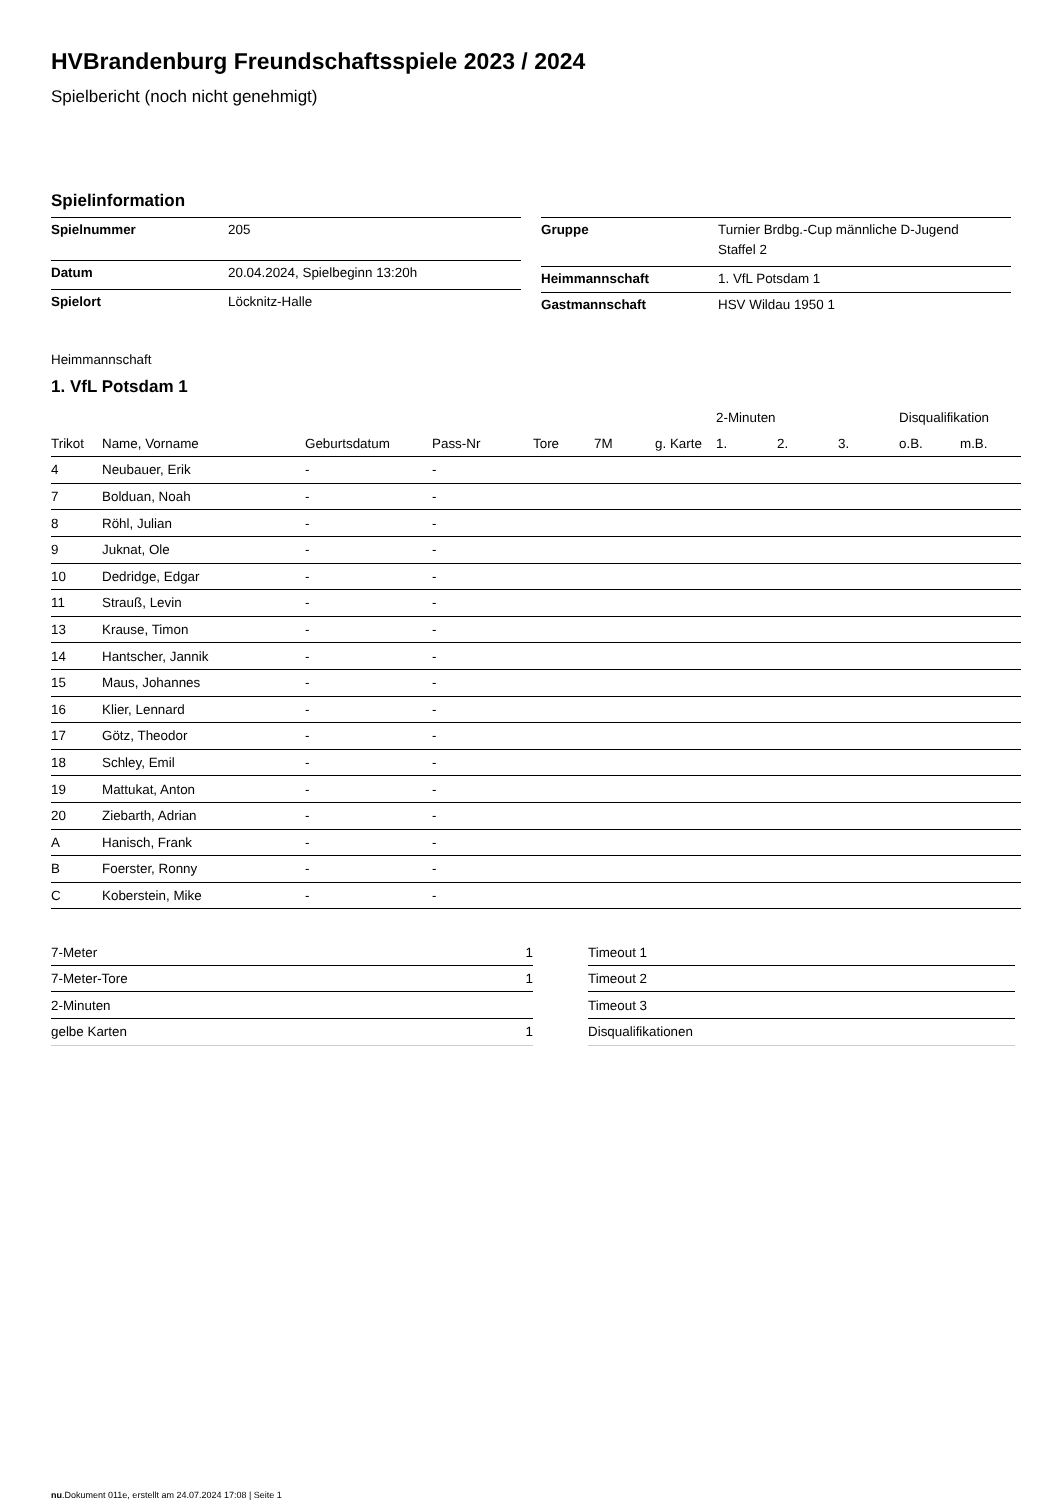HVBrandenburg Freundschaftsspiele 2023 / 2024
Spielbericht (noch nicht genehmigt)
Spielinformation
| Spielnummer | 205 |
| Datum | 20.04.2024, Spielbeginn 13:20h |
| Spielort | Löcknitz-Halle |
| Gruppe | Turnier Brdbg.-Cup männliche D-Jugend Staffel 2 |
| Heimmannschaft | 1. VfL Potsdam 1 |
| Gastmannschaft | HSV Wildau 1950 1 |
Heimmannschaft
1. VfL Potsdam 1
| | | | | | | | 2-Minuten | | | Disqualifikation | |
| --- | --- | --- | --- | --- | --- | --- | --- | --- | --- | --- | --- |
| Trikot | Name, Vorname | Geburtsdatum | Pass-Nr | Tore | 7M | g. Karte | 1. | 2. | 3. | o.B. | m.B. |
| 4 | Neubauer, Erik | - | - | | | | | | | | |
| 7 | Bolduan, Noah | - | - | | | | | | | | |
| 8 | Röhl, Julian | - | - | | | | | | | | |
| 9 | Juknat, Ole | - | - | | | | | | | | |
| 10 | Dedridge, Edgar | - | - | | | | | | | | |
| 11 | Strauß, Levin | - | - | | | | | | | | |
| 13 | Krause, Timon | - | - | | | | | | | | |
| 14 | Hantscher, Jannik | - | - | | | | | | | | |
| 15 | Maus, Johannes | - | - | | | | | | | | |
| 16 | Klier, Lennard | - | - | | | | | | | | |
| 17 | Götz, Theodor | - | - | | | | | | | | |
| 18 | Schley, Emil | - | - | | | | | | | | |
| 19 | Mattukat, Anton | - | - | | | | | | | | |
| 20 | Ziebarth, Adrian | - | - | | | | | | | | |
| A | Hanisch, Frank | - | - | | | | | | | | |
| B | Foerster, Ronny | - | - | | | | | | | | |
| C | Koberstein, Mike | - | - | | | | | | | | |
| 7-Meter | 1 |
| 7-Meter-Tore | 1 |
| 2-Minuten | |
| gelbe Karten | 1 |
| Timeout 1 |
| Timeout 2 |
| Timeout 3 |
| Disqualifikationen |
nu.Dokument 011e, erstellt am 24.07.2024 17:08 | Seite 1